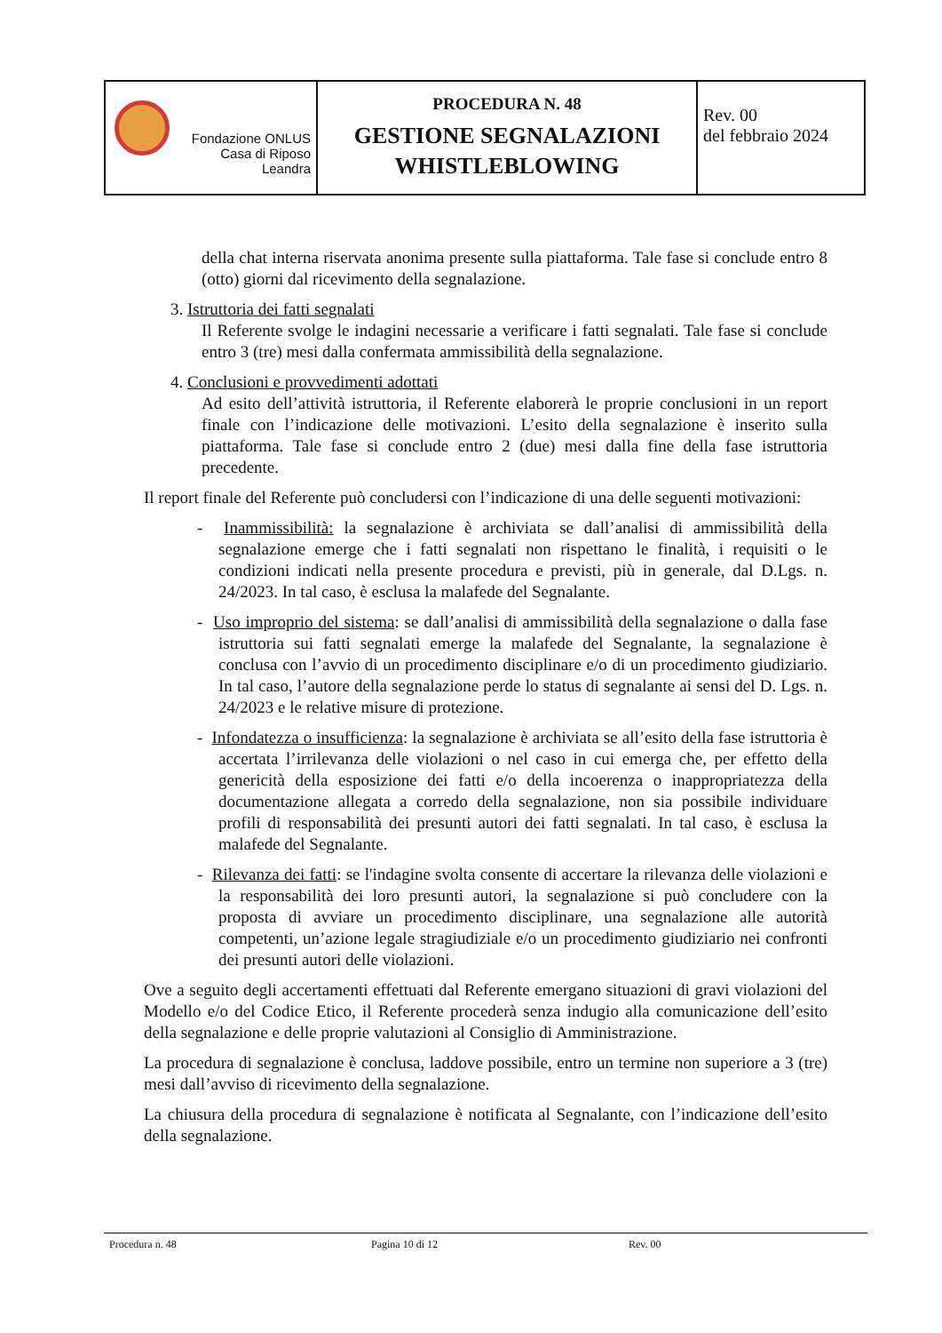| Fondazione ONLUS Casa di Riposo Leandra | PROCEDURA N. 48 GESTIONE SEGNALAZIONI WHISTLEBLOWING | Rev. 00 del febbraio 2024 |
della chat interna riservata anonima presente sulla piattaforma. Tale fase si conclude entro 8 (otto) giorni dal ricevimento della segnalazione.
3. Istruttoria dei fatti segnalati
Il Referente svolge le indagini necessarie a verificare i fatti segnalati. Tale fase si conclude entro 3 (tre) mesi dalla confermata ammissibilità della segnalazione.
4. Conclusioni e provvedimenti adottati
Ad esito dell’attività istruttoria, il Referente elaborerà le proprie conclusioni in un report finale con l’indicazione delle motivazioni. L’esito della segnalazione è inserito sulla piattaforma. Tale fase si conclude entro 2 (due) mesi dalla fine della fase istruttoria precedente.
Il report finale del Referente può concludersi con l’indicazione di una delle seguenti motivazioni:
- Inammissibilità: la segnalazione è archiviata se dall’analisi di ammissibilità della segnalazione emerge che i fatti segnalati non rispettano le finalità, i requisiti o le condizioni indicati nella presente procedura e previsti, più in generale, dal D.Lgs. n. 24/2023. In tal caso, è esclusa la malafede del Segnalante.
- Uso improprio del sistema: se dall’analisi di ammissibilità della segnalazione o dalla fase istruttoria sui fatti segnalati emerge la malafede del Segnalante, la segnalazione è conclusa con l’avvio di un procedimento disciplinare e/o di un procedimento giudiziario. In tal caso, l’autore della segnalazione perde lo status di segnalante ai sensi del D. Lgs. n. 24/2023 e le relative misure di protezione.
- Infondatezza o insufficienza: la segnalazione è archiviata se all’esito della fase istruttoria è accertata l’irrilevanza delle violazioni o nel caso in cui emerga che, per effetto della genericità della esposizione dei fatti e/o della incoerenza o inappropriatezza della documentazione allegata a corredo della segnalazione, non sia possibile individuare profili di responsabilità dei presunti autori dei fatti segnalati. In tal caso, è esclusa la malafede del Segnalante.
- Rilevanza dei fatti: se l'indagine svolta consente di accertare la rilevanza delle violazioni e la responsabilità dei loro presunti autori, la segnalazione si può concludere con la proposta di avviare un procedimento disciplinare, una segnalazione alle autorità competenti, un’azione legale stragiudiziale e/o un procedimento giudiziario nei confronti dei presunti autori delle violazioni.
Ove a seguito degli accertamenti effettuati dal Referente emergano situazioni di gravi violazioni del Modello e/o del Codice Etico, il Referente procederà senza indugio alla comunicazione dell’esito della segnalazione e delle proprie valutazioni al Consiglio di Amministrazione.
La procedura di segnalazione è conclusa, laddove possibile, entro un termine non superiore a 3 (tre) mesi dall’avviso di ricevimento della segnalazione.
La chiusura della procedura di segnalazione è notificata al Segnalante, con l’indicazione dell’esito della segnalazione.
Procedura n. 48 Pagina 10 di 12 Rev. 00